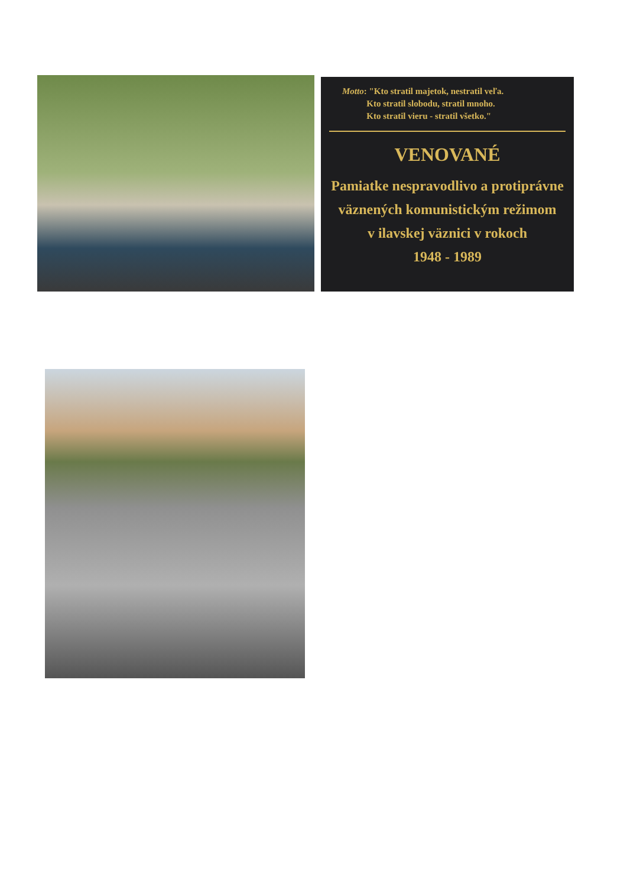Motto: "Kto stratil majetok, nestratil veľa.
Kto stratil slobodu, stratil mnoho.
Kto stratil vieru - stratil všetko."
VENOVANÉ
Pamiatke nespravodlivo a protiprávne
väznených komunistickým režimom
v ilavskej väznici v rokoch
1948 - 1989